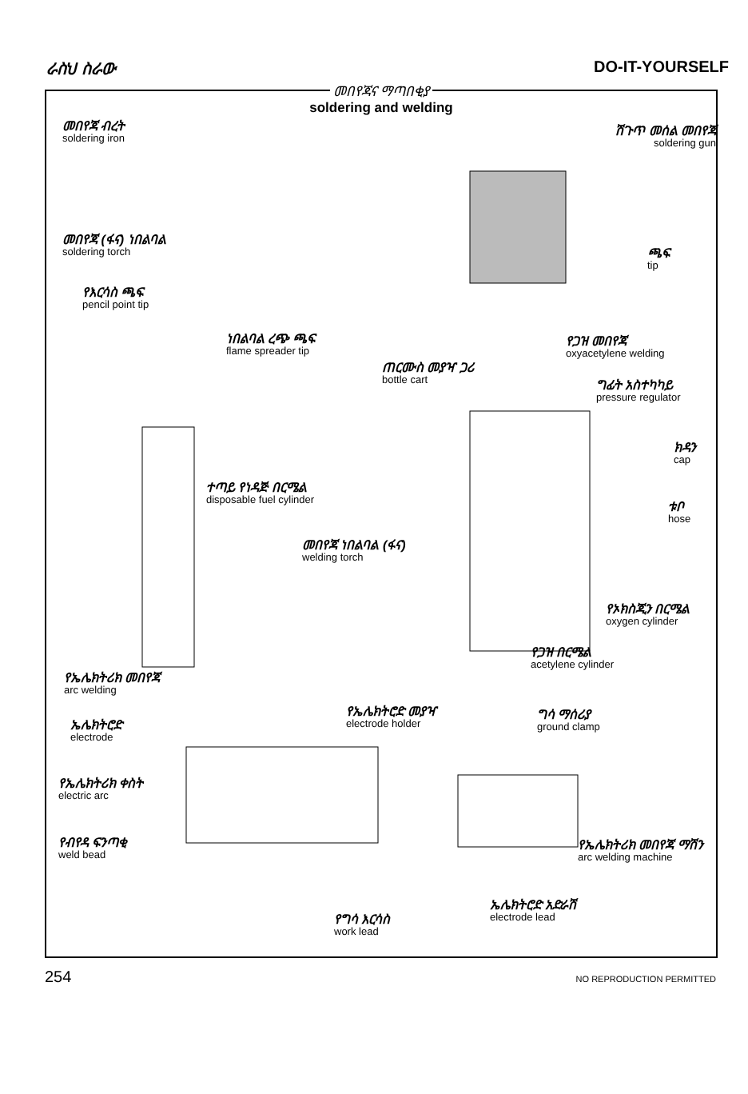ራስህ ስራው DO-IT-YOURSELF
መበየጃና ማጣበቂያ
soldering and welding
መበየጃ ብረት
soldering iron
ሽጉጥ መሰል መበየጃ
soldering gun
መበየጃ (ፋና) ነበልባል
soldering torch
ጫፍ
tip
የእርሳስ ጫፍ
pencil point tip
ነበልባል ረጭ ጫፍ
flame spreader tip
የጋዝ መበየጃ
oxyacetylene welding
ጠርሙስ መያዣ ጋሪ
bottle cart
ግፊት አስተካካይ
pressure regulator
ክዳን
cap
ተጣይ የነዳጅ በርሜል
disposable fuel cylinder
ቱቦ
hose
መበየጃ ነበልባል (ፋና)
welding torch
የኦክስጂን በርሜል
oxygen cylinder
የጋዝ በርሜል
acetylene cylinder
የኤሌክትሪክ መበየጃ
arc welding
የኤሌክትሮድ መያዣ
electrode holder
ግሳ ማሰሪያ
ground clamp
ኤሌክትሮድ
electrode
የኤሌክትሪክ ቀስት
electric arc
የብየዳ ፍንጣቂ
weld bead
የኤሌክትሪክ መበየጃ ማሽን
arc welding machine
ኤሌክትሮድ አድራሽ
electrode lead
የግሳ እርሳስ
work lead
254 NO REPRODUCTION PERMITTED